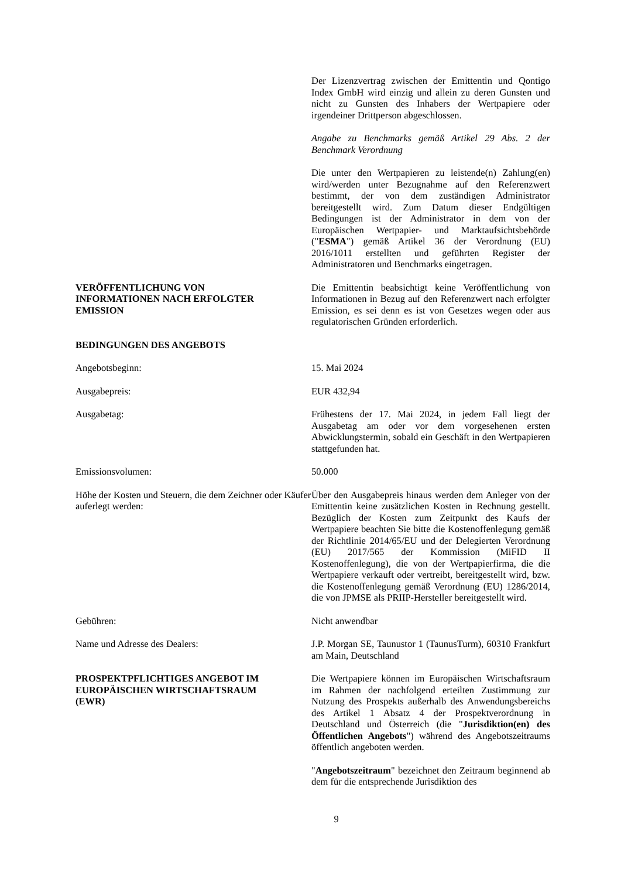Der Lizenzvertrag zwischen der Emittentin und Qontigo Index GmbH wird einzig und allein zu deren Gunsten und nicht zu Gunsten des Inhabers der Wertpapiere oder irgendeiner Drittperson abgeschlossen.
Angabe zu Benchmarks gemäß Artikel 29 Abs. 2 der Benchmark Verordnung
Die unter den Wertpapieren zu leistende(n) Zahlung(en) wird/werden unter Bezugnahme auf den Referenzwert bestimmt, der von dem zuständigen Administrator bereitgestellt wird. Zum Datum dieser Endgültigen Bedingungen ist der Administrator in dem von der Europäischen Wertpapier- und Marktaufsichtsbehörde ("ESMA") gemäß Artikel 36 der Verordnung (EU) 2016/1011 erstellten und geführten Register der Administratoren und Benchmarks eingetragen.
VERÖFFENTLICHUNG VON
INFORMATIONEN NACH ERFOLGTER
EMISSION
Die Emittentin beabsichtigt keine Veröffentlichung von Informationen in Bezug auf den Referenzwert nach erfolgter Emission, es sei denn es ist von Gesetzes wegen oder aus regulatorischen Gründen erforderlich.
BEDINGUNGEN DES ANGEBOTS
Angebotsbeginn: 15. Mai 2024
Ausgabepreis: EUR 432,94
Ausgabetag: Frühestens der 17. Mai 2024, in jedem Fall liegt der Ausgabetag am oder vor dem vorgesehenen ersten Abwicklungstermin, sobald ein Geschäft in den Wertpapieren stattgefunden hat.
Emissionsvolumen: 50.000
Höhe der Kosten und Steuern, die dem Zeichner oder Käufer auferlegt werden:
Über den Ausgabepreis hinaus werden dem Anleger von der Emittentin keine zusätzlichen Kosten in Rechnung gestellt. Bezüglich der Kosten zum Zeitpunkt des Kaufs der Wertpapiere beachten Sie bitte die Kostenoffenlegung gemäß der Richtlinie 2014/65/EU und der Delegierten Verordnung (EU) 2017/565 der Kommission (MiFID II Kostenoffenlegung), die von der Wertpapierfirma, die die Wertpapiere verkauft oder vertreibt, bereitgestellt wird, bzw. die Kostenoffenlegung gemäß Verordnung (EU) 1286/2014, die von JPMSE als PRIIP-Hersteller bereitgestellt wird.
Gebühren: Nicht anwendbar
Name und Adresse des Dealers: J.P. Morgan SE, Taunustor 1 (TaunusTurm), 60310 Frankfurt am Main, Deutschland
PROSPEKTPFLICHTIGES ANGEBOT IM
EUROPÄISCHEN WIRTSCHAFTSRAUM
(EWR)
Die Wertpapiere können im Europäischen Wirtschaftsraum im Rahmen der nachfolgend erteilten Zustimmung zur Nutzung des Prospekts außerhalb des Anwendungsbereichs des Artikel 1 Absatz 4 der Prospektverordnung in Deutschland und Österreich (die "Jurisdiktion(en) des Öffentlichen Angebots") während des Angebotszeitraums öffentlich angeboten werden.
"Angebotszeitraum" bezeichnet den Zeitraum beginnend ab dem für die entsprechende Jurisdiktion des
9